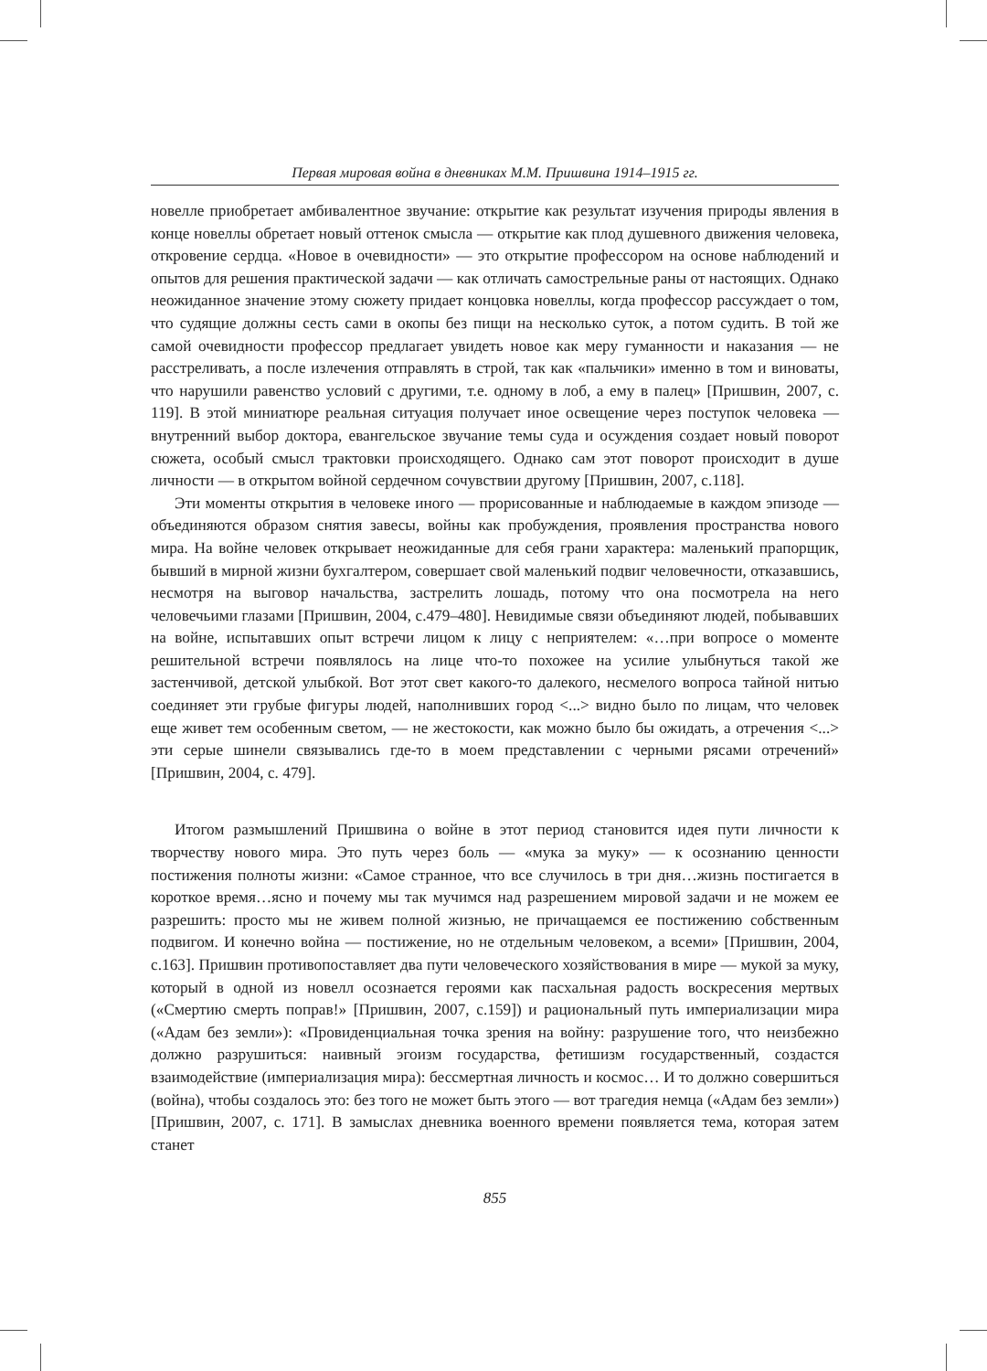Первая мировая война в дневниках М.М. Пришвина 1914–1915 гг.
новелле приобретает амбивалентное звучание: открытие как результат изучения природы явления в конце новеллы обретает новый оттенок смысла — открытие как плод душевного движения человека, откровение сердца. «Новое в очевидности» — это открытие профессором на основе наблюдений и опытов для решения практической задачи — как отличать самострельные раны от настоящих. Однако неожиданное значение этому сюжету придает концовка новеллы, когда профессор рассуждает о том, что судящие должны сесть сами в окопы без пищи на несколько суток, а потом судить. В той же самой очевидности профессор предлагает увидеть новое как меру гуманности и наказания — не расстреливать, а после излечения отправлять в строй, так как «пальчики» именно в том и виноваты, что нарушили равенство условий с другими, т.е. одному в лоб, а ему в палец» [Пришвин, 2007, с. 119]. В этой миниатюре реальная ситуация получает иное освещение через поступок человека — внутренний выбор доктора, евангельское звучание темы суда и осуждения создает новый поворот сюжета, особый смысл трактовки происходящего. Однако сам этот поворот происходит в душе личности — в открытом войной сердечном сочувствии другому [Пришвин, 2007, с.118].
Эти моменты открытия в человеке иного — прорисованные и наблюдаемые в каждом эпизоде — объединяются образом снятия завесы, войны как пробуждения, проявления пространства нового мира. На войне человек открывает неожиданные для себя грани характера: маленький прапорщик, бывший в мирной жизни бухгалтером, совершает свой маленький подвиг человечности, отказавшись, несмотря на выговор начальства, застрелить лошадь, потому что она посмотрела на него человечьими глазами [Пришвин, 2004, с.479–480]. Невидимые связи объединяют людей, побывавших на войне, испытавших опыт встречи лицом к лицу с неприятелем: «…при вопросе о моменте решительной встречи появлялось на лице что-то похожее на усилие улыбнуться такой же застенчивой, детской улыбкой. Вот этот свет какого-то далекого, несмелого вопроса тайной нитью соединяет эти грубые фигуры людей, наполнивших город <...> видно было по лицам, что человек еще живет тем особенным светом, — не жестокости, как можно было бы ожидать, а отречения <...> эти серые шинели связывались где-то в моем представлении с черными рясами отречений» [Пришвин, 2004, с. 479].
Итогом размышлений Пришвина о войне в этот период становится идея пути личности к творчеству нового мира. Это путь через боль — «мука за муку» — к осознанию ценности постижения полноты жизни: «Самое странное, что все случилось в три дня…жизнь постигается в короткое время…ясно и почему мы так мучимся над разрешением мировой задачи и не можем ее разрешить: просто мы не живем полной жизнью, не причащаемся ее постижению собственным подвигом. И конечно война — постижение, но не отдельным человеком, а всеми» [Пришвин, 2004, с.163]. Пришвин противопоставляет два пути человеческого хозяйствования в мире — мукой за муку, который в одной из новелл осознается героями как пасхальная радость воскресения мертвых («Смертию смерть поправ!» [Пришвин, 2007, с.159]) и рациональный путь империализации мира («Адам без земли»): «Провиденциальная точка зрения на войну: разрушение того, что неизбежно должно разрушиться: наивный эгоизм государства, фетишизм государственный, создастся взаимодействие (империализация мира): бессмертная личность и космос… И то должно совершиться (война), чтобы создалось это: без того не может быть этого — вот трагедия немца («Адам без земли») [Пришвин, 2007, с. 171]. В замыслах дневника военного времени появляется тема, которая затем станет
855